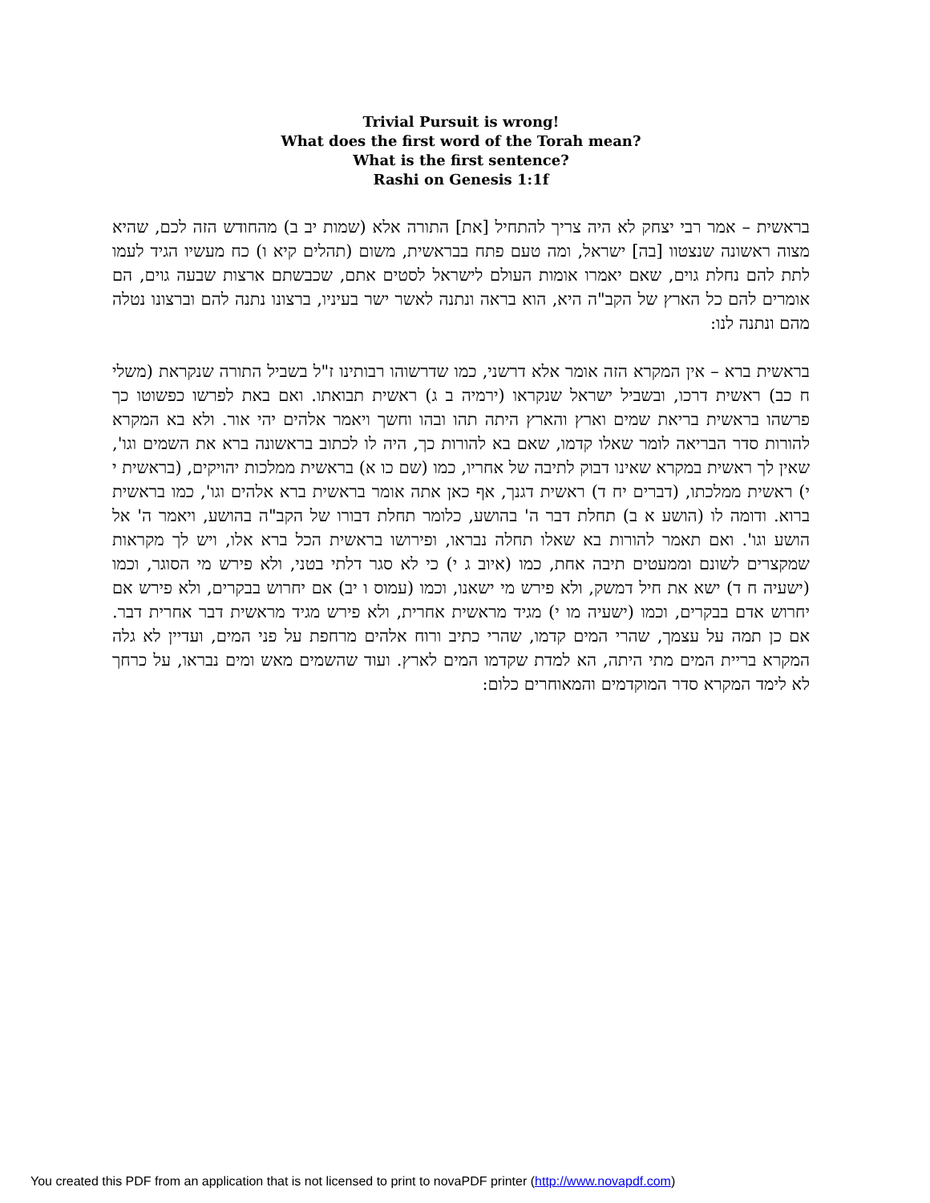Trivial Pursuit is wrong!
What does the first word of the Torah mean?
What is the first sentence?
Rashi on Genesis 1:1f
בראשית – אמר רבי יצחק לא היה צריך להתחיל [את] התורה אלא (שמות יב ב) מהחודש הזה לכם, שהיא מצוה ראשונה שנצטוו [בה] ישראל, ומה טעם פתח בבראשית, משום (תהלים קיא ו) כח מעשיו הגיד לעמו לתת להם נחלת גוים, שאם יאמרו אומות העולם לישראל לסטים אתם, שכבשתם ארצות שבעה גוים, הם אומרים להם כל הארץ של הקב"ה היא, הוא בראה ונתנה לאשר ישר בעיניו, ברצונו נתנה להם וברצונו נטלה מהם ונתנה לנו:
בראשית ברא – אין המקרא הזה אומר אלא דרשני, כמו שדרשוהו רבותינו ז"ל בשביל התורה שנקראת (משלי ח כב) ראשית דרכו, ובשביל ישראל שנקראו (ירמיה ב ג) ראשית תבואתו. ואם באת לפרשו כפשוטו כך פרשהו בראשית בריאת שמים וארץ והארץ היתה תהו ובהו וחשך ויאמר אלהים יהי אור. ולא בא המקרא להורות סדר הבריאה לומר שאלו קדמו, שאם בא להורות כך, היה לו לכתוב בראשונה ברא את השמים וגו', שאין לך ראשית במקרא שאינו דבוק לתיבה של אחריו, כמו (שם כו א) בראשית ממלכות יהויקים, (בראשית י י) ראשית ממלכתו, (דברים יח ד) ראשית דגנך, אף כאן אתה אומר בראשית ברא אלהים וגו', כמו בראשית ברוא. ודומה לו (הושע א ב) תחלת דבר ה' בהושע, כלומר תחלת דבורו של הקב"ה בהושע, ויאמר ה' אל הושע וגו'. ואם תאמר להורות בא שאלו תחלה נבראו, ופירושו בראשית הכל ברא אלו, ויש לך מקראות שמקצרים לשונם וממעטים תיבה אחת, כמו (איוב ג י) כי לא סגר דלתי בטני, ולא פירש מי הסוגר, וכמו (ישעיה ח ד) ישא את חיל דמשק, ולא פירש מי ישאנו, וכמו (עמוס ו יב) אם יחרוש בבקרים, ולא פירש אם יחרוש אדם בבקרים, וכמו (ישעיה מו י) מגיד מראשית אחרית, ולא פירש מגיד מראשית דבר אחרית דבר. אם כן תמה על עצמך, שהרי המים קדמו, שהרי כתיב ורוח אלהים מרחפת על פני המים, ועדיין לא גלה המקרא בריית המים מתי היתה, הא למדת שקדמו המים לארץ. ועוד שהשמים מאש ומים נבראו, על כרחך לא לימד המקרא סדר המוקדמים והמאוחרים כלום:
You created this PDF from an application that is not licensed to print to novaPDF printer (http://www.novapdf.com)